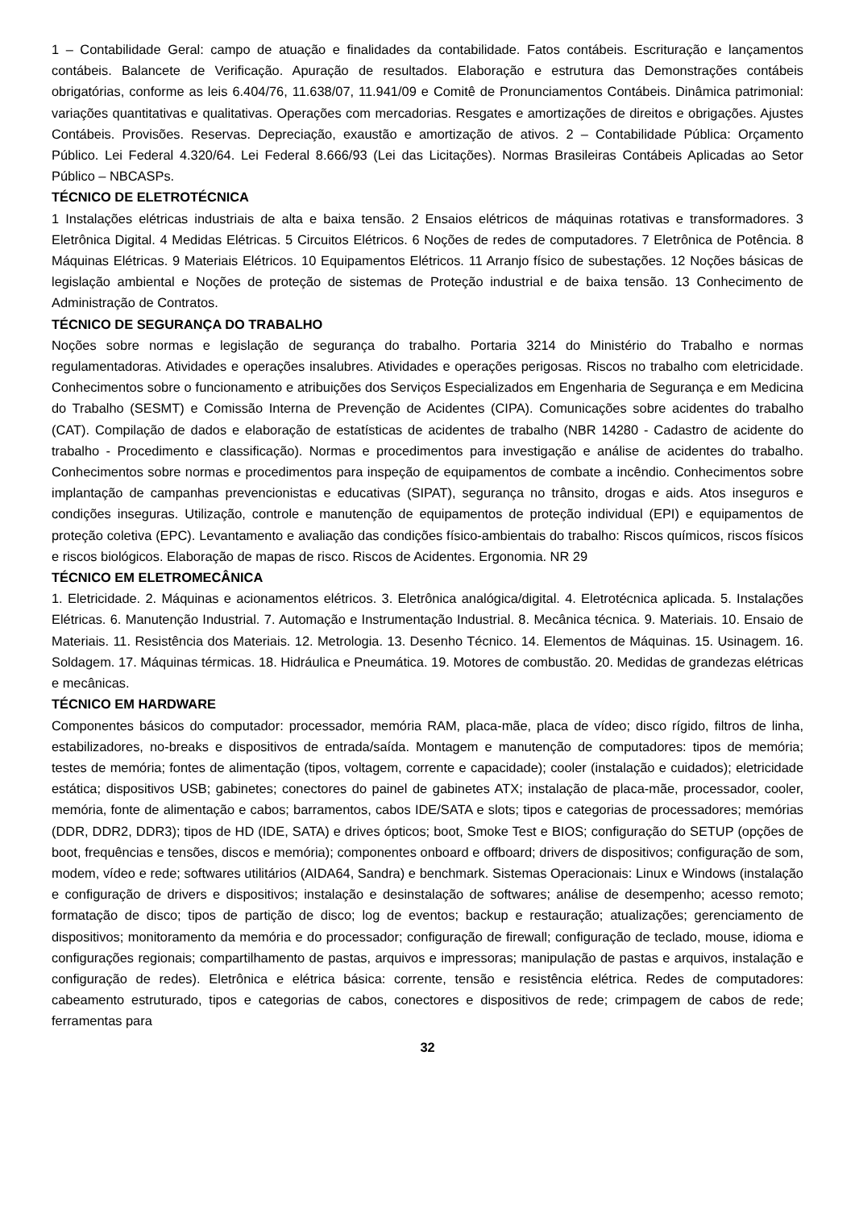1 – Contabilidade Geral: campo de atuação e finalidades da contabilidade. Fatos contábeis. Escrituração e lançamentos contábeis. Balancete de Verificação. Apuração de resultados. Elaboração e estrutura das Demonstrações contábeis obrigatórias, conforme as leis 6.404/76, 11.638/07, 11.941/09 e Comitê de Pronunciamentos Contábeis. Dinâmica patrimonial: variações quantitativas e qualitativas. Operações com mercadorias. Resgates e amortizações de direitos e obrigações. Ajustes Contábeis. Provisões. Reservas. Depreciação, exaustão e amortização de ativos. 2 – Contabilidade Pública: Orçamento Público. Lei Federal 4.320/64. Lei Federal 8.666/93 (Lei das Licitações). Normas Brasileiras Contábeis Aplicadas ao Setor Público – NBCASPs.
TÉCNICO DE ELETROTÉCNICA
1 Instalações elétricas industriais de alta e baixa tensão. 2 Ensaios elétricos de máquinas rotativas e transformadores. 3 Eletrônica Digital. 4 Medidas Elétricas. 5 Circuitos Elétricos. 6 Noções de redes de computadores. 7 Eletrônica de Potência. 8 Máquinas Elétricas. 9 Materiais Elétricos. 10 Equipamentos Elétricos. 11 Arranjo físico de subestações. 12 Noções básicas de legislação ambiental e Noções de proteção de sistemas de Proteção industrial e de baixa tensão. 13 Conhecimento de Administração de Contratos.
TÉCNICO DE SEGURANÇA DO TRABALHO
Noções sobre normas e legislação de segurança do trabalho. Portaria 3214 do Ministério do Trabalho e normas regulamentadoras. Atividades e operações insalubres. Atividades e operações perigosas. Riscos no trabalho com eletricidade. Conhecimentos sobre o funcionamento e atribuições dos Serviços Especializados em Engenharia de Segurança e em Medicina do Trabalho (SESMT) e Comissão Interna de Prevenção de Acidentes (CIPA). Comunicações sobre acidentes do trabalho (CAT). Compilação de dados e elaboração de estatísticas de acidentes de trabalho (NBR 14280 - Cadastro de acidente do trabalho - Procedimento e classificação). Normas e procedimentos para investigação e análise de acidentes do trabalho. Conhecimentos sobre normas e procedimentos para inspeção de equipamentos de combate a incêndio. Conhecimentos sobre implantação de campanhas prevencionistas e educativas (SIPAT), segurança no trânsito, drogas e aids. Atos inseguros e condições inseguras. Utilização, controle e manutenção de equipamentos de proteção individual (EPI) e equipamentos de proteção coletiva (EPC). Levantamento e avaliação das condições físico-ambientais do trabalho: Riscos químicos, riscos físicos e riscos biológicos. Elaboração de mapas de risco. Riscos de Acidentes. Ergonomia. NR 29
TÉCNICO EM ELETROMECÂNICA
1. Eletricidade. 2. Máquinas e acionamentos elétricos. 3. Eletrônica analógica/digital. 4. Eletrotécnica aplicada. 5. Instalações Elétricas. 6. Manutenção Industrial. 7. Automação e Instrumentação Industrial. 8. Mecânica técnica. 9. Materiais. 10. Ensaio de Materiais. 11. Resistência dos Materiais. 12. Metrologia. 13. Desenho Técnico. 14. Elementos de Máquinas. 15. Usinagem. 16. Soldagem. 17. Máquinas térmicas. 18. Hidráulica e Pneumática. 19. Motores de combustão. 20. Medidas de grandezas elétricas e mecânicas.
TÉCNICO EM HARDWARE
Componentes básicos do computador: processador, memória RAM, placa-mãe, placa de vídeo; disco rígido, filtros de linha, estabilizadores, no-breaks e dispositivos de entrada/saída. Montagem e manutenção de computadores: tipos de memória; testes de memória; fontes de alimentação (tipos, voltagem, corrente e capacidade); cooler (instalação e cuidados); eletricidade estática; dispositivos USB; gabinetes; conectores do painel de gabinetes ATX; instalação de placa-mãe, processador, cooler, memória, fonte de alimentação e cabos; barramentos, cabos IDE/SATA e slots; tipos e categorias de processadores; memórias (DDR, DDR2, DDR3); tipos de HD (IDE, SATA) e drives ópticos; boot, Smoke Test e BIOS; configuração do SETUP (opções de boot, frequências e tensões, discos e memória); componentes onboard e offboard; drivers de dispositivos; configuração de som, modem, vídeo e rede; softwares utilitários (AIDA64, Sandra) e benchmark. Sistemas Operacionais: Linux e Windows (instalação e configuração de drivers e dispositivos; instalação e desinstalação de softwares; análise de desempenho; acesso remoto; formatação de disco; tipos de partição de disco; log de eventos; backup e restauração; atualizações; gerenciamento de dispositivos; monitoramento da memória e do processador; configuração de firewall; configuração de teclado, mouse, idioma e configurações regionais; compartilhamento de pastas, arquivos e impressoras; manipulação de pastas e arquivos, instalação e configuração de redes). Eletrônica e elétrica básica: corrente, tensão e resistência elétrica. Redes de computadores: cabeamento estruturado, tipos e categorias de cabos, conectores e dispositivos de rede; crimpagem de cabos de rede; ferramentas para
32